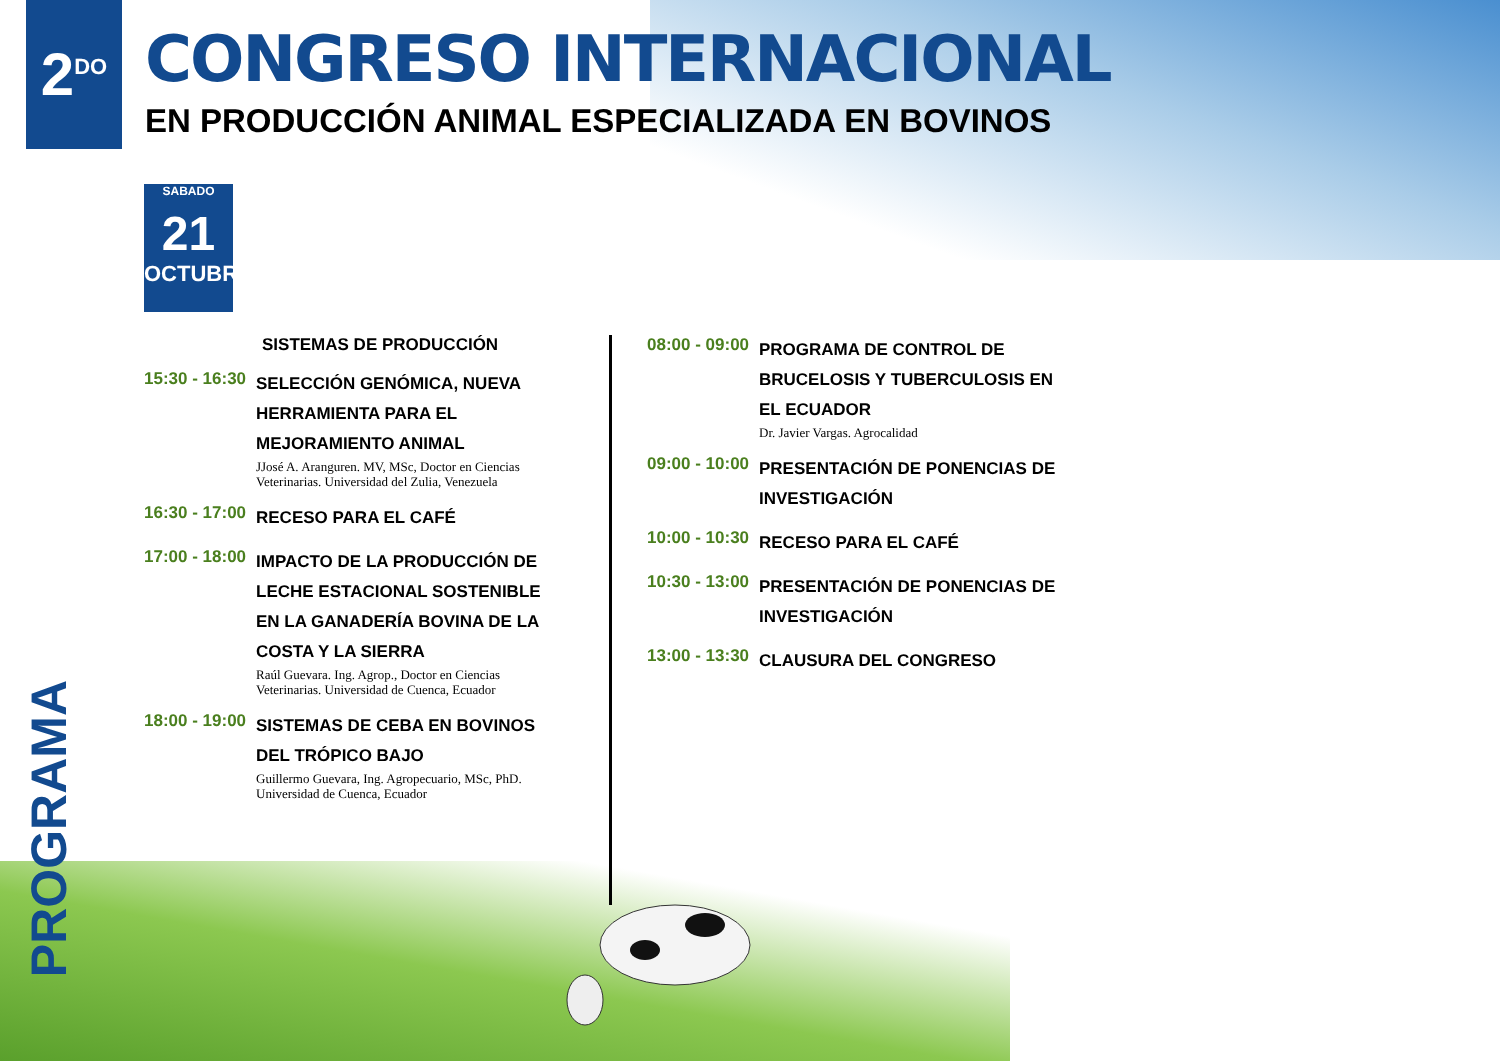2<sup>DO</sup>
CONGRESO INTERNACIONAL
EN PRODUCCIÓN ANIMAL ESPECIALIZADA EN BOVINOS
SABADO
21
OCTUBRE
SISTEMAS DE PRODUCCIÓN
15:30 - 16:30
SELECCIÓN GENÓMICA, NUEVA HERRAMIENTA PARA EL MEJORAMIENTO ANIMAL
JJosé A. Aranguren. MV, MSc, Doctor en Ciencias Veterinarias. Universidad del Zulia, Venezuela
16:30 - 17:00
RECESO PARA EL CAFÉ
17:00 - 18:00
IMPACTO DE LA PRODUCCIÓN DE LECHE ESTACIONAL SOSTENIBLE EN LA GANADERÍA BOVINA DE LA COSTA Y LA SIERRA
Raúl Guevara. Ing. Agrop., Doctor en Ciencias Veterinarias. Universidad de Cuenca, Ecuador
18:00 - 19:00
SISTEMAS DE CEBA EN BOVINOS DEL TRÓPICO BAJO
Guillermo Guevara, Ing. Agropecuario, MSc, PhD. Universidad de Cuenca, Ecuador
08:00 - 09:00
PROGRAMA DE CONTROL DE BRUCELOSIS Y TUBERCULOSIS EN EL ECUADOR
Dr. Javier Vargas. Agrocalidad
09:00 - 10:00
PRESENTACIÓN DE PONENCIAS DE INVESTIGACIÓN
10:00 - 10:30
RECESO PARA EL CAFÉ
10:30 - 13:00
PRESENTACIÓN DE PONENCIAS DE INVESTIGACIÓN
13:00 - 13:30
CLAUSURA DEL CONGRESO
PROGRAMA